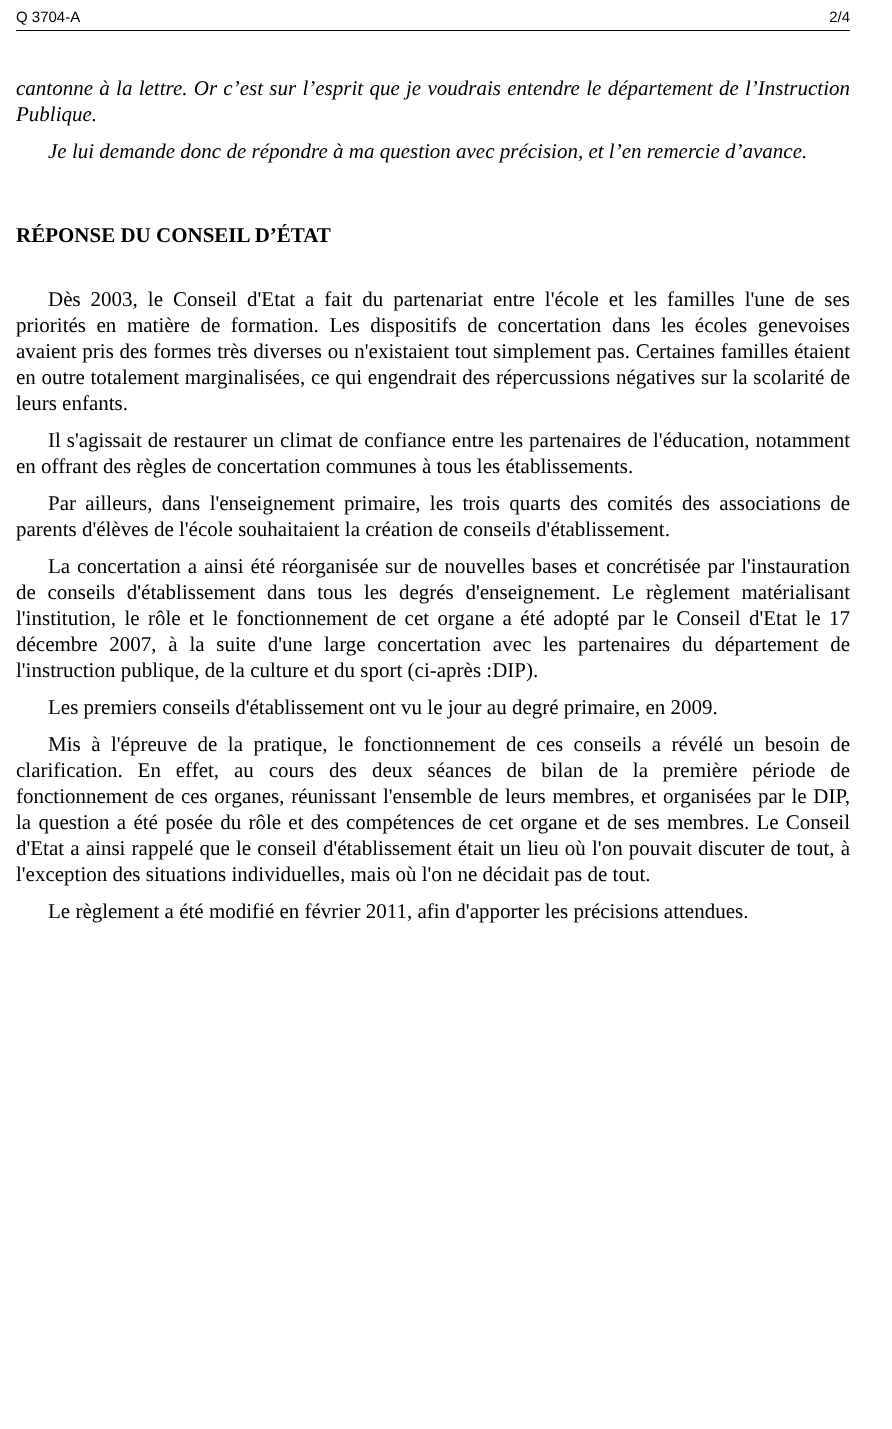Q 3704-A 2/4
cantonne à la lettre. Or c’est sur l’esprit que je voudrais entendre le département de l’Instruction Publique.
Je lui demande donc de répondre à ma question avec précision, et l’en remercie d’avance.
RÉPONSE DU CONSEIL D’ÉTAT
Dès 2003, le Conseil d'Etat a fait du partenariat entre l'école et les familles l'une de ses priorités en matière de formation. Les dispositifs de concertation dans les écoles genevoises avaient pris des formes très diverses ou n'existaient tout simplement pas. Certaines familles étaient en outre totalement marginalisées, ce qui engendrait des répercussions négatives sur la scolarité de leurs enfants.
Il s'agissait de restaurer un climat de confiance entre les partenaires de l'éducation, notamment en offrant des règles de concertation communes à tous les établissements.
Par ailleurs, dans l'enseignement primaire, les trois quarts des comités des associations de parents d'élèves de l'école souhaitaient la création de conseils d'établissement.
La concertation a ainsi été réorganisée sur de nouvelles bases et concrétisée par l'instauration de conseils d'établissement dans tous les degrés d'enseignement. Le règlement matérialisant l'institution, le rôle et le fonctionnement de cet organe a été adopté par le Conseil d'Etat le 17 décembre 2007, à la suite d'une large concertation avec les partenaires du département de l'instruction publique, de la culture et du sport (ci-après :DIP).
Les premiers conseils d'établissement ont vu le jour au degré primaire, en 2009.
Mis à l'épreuve de la pratique, le fonctionnement de ces conseils a révélé un besoin de clarification. En effet, au cours des deux séances de bilan de la première période de fonctionnement de ces organes, réunissant l'ensemble de leurs membres, et organisées par le DIP, la question a été posée du rôle et des compétences de cet organe et de ses membres. Le Conseil d'Etat a ainsi rappelé que le conseil d'établissement était un lieu où l'on pouvait discuter de tout, à l'exception des situations individuelles, mais où l'on ne décidait pas de tout.
Le règlement a été modifié en février 2011, afin d'apporter les précisions attendues.